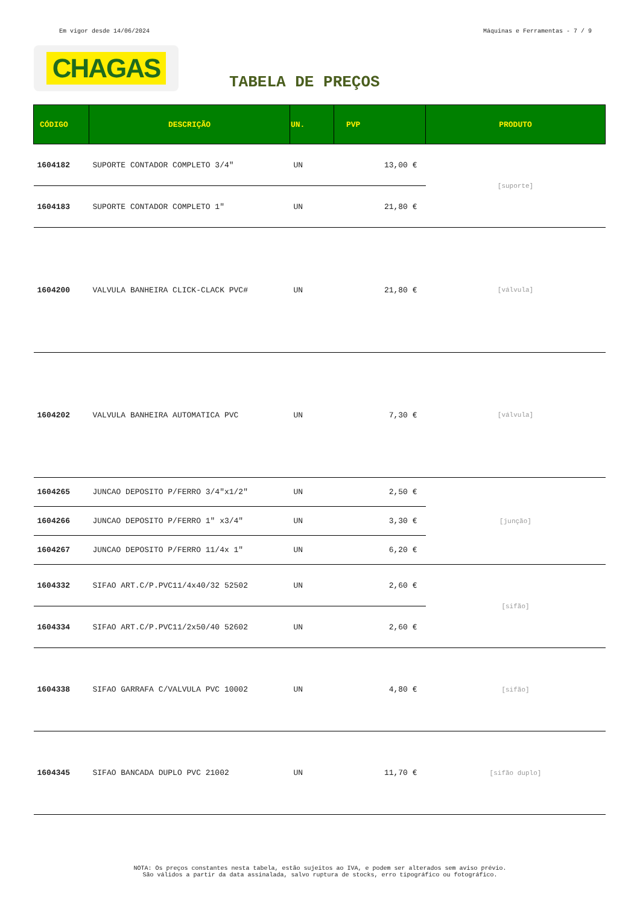Em vigor desde 14/06/2024 Máquinas e Ferramentas - 7 / 9
CHAGAS
TABELA DE PREÇOS
| CÓDIGO | DESCRIÇÃO | UN. | PVP | PRODUTO |
| --- | --- | --- | --- | --- |
| 1604182 | SUPORTE CONTADOR COMPLETO 3/4" | UN | 13,00 € | [suporte] |
| 1604183 | SUPORTE CONTADOR COMPLETO 1" | UN | 21,80 € | |
| 1604200 | VALVULA BANHEIRA CLICK-CLACK PVC# | UN | 21,80 € | [válvula] |
| 1604202 | VALVULA BANHEIRA AUTOMATICA PVC | UN | 7,30 € | [válvula] |
| 1604265 | JUNCAO DEPOSITO P/FERRO 3/4"x1/2" | UN | 2,50 € | [junção] |
| 1604266 | JUNCAO DEPOSITO P/FERRO 1" x3/4" | UN | 3,30 € | |
| 1604267 | JUNCAO DEPOSITO P/FERRO 11/4x 1" | UN | 6,20 € | |
| 1604332 | SIFAO ART.C/P.PVC11/4x40/32 52502 | UN | 2,60 € | [sifão] |
| 1604334 | SIFAO ART.C/P.PVC11/2x50/40 52602 | UN | 2,60 € | |
| 1604338 | SIFAO GARRAFA C/VALVULA PVC 10002 | UN | 4,80 € | [sifão] |
| 1604345 | SIFAO BANCADA DUPLO PVC 21002 | UN | 11,70 € | [sifão duplo] |
NOTA: Os preços constantes nesta tabela, estão sujeitos ao IVA, e podem ser alterados sem aviso prévio.
São válidos a partir da data assinalada, salvo ruptura de stocks, erro tipográfico ou fotográfico.